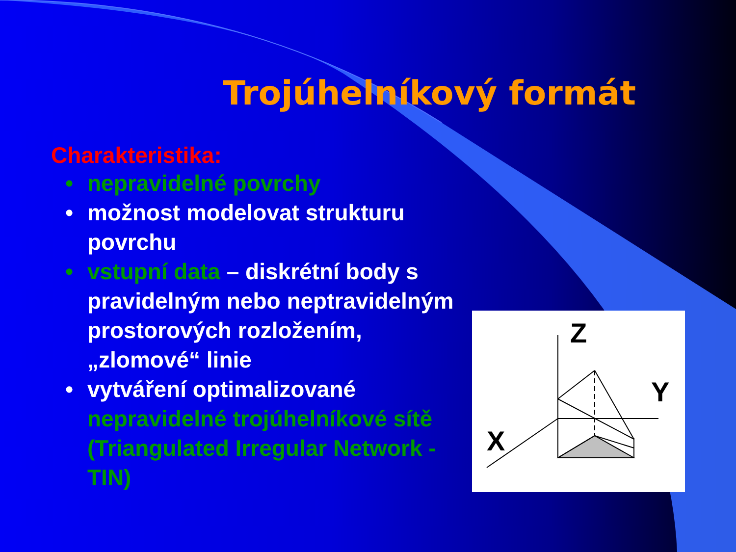Trojúhelníkový formát
Charakteristika:
• nepravidelné povrchy
• možnost modelovat strukturu povrchu
• vstupní data – diskrétní body s pravidelným nebo neptravidelným prostorových rozložením, „zlomové“ linie
• vytváření optimalizované nepravidelné trojúhelníkové sítě (Triangulated Irregular Network - TIN)
Z
Y
X